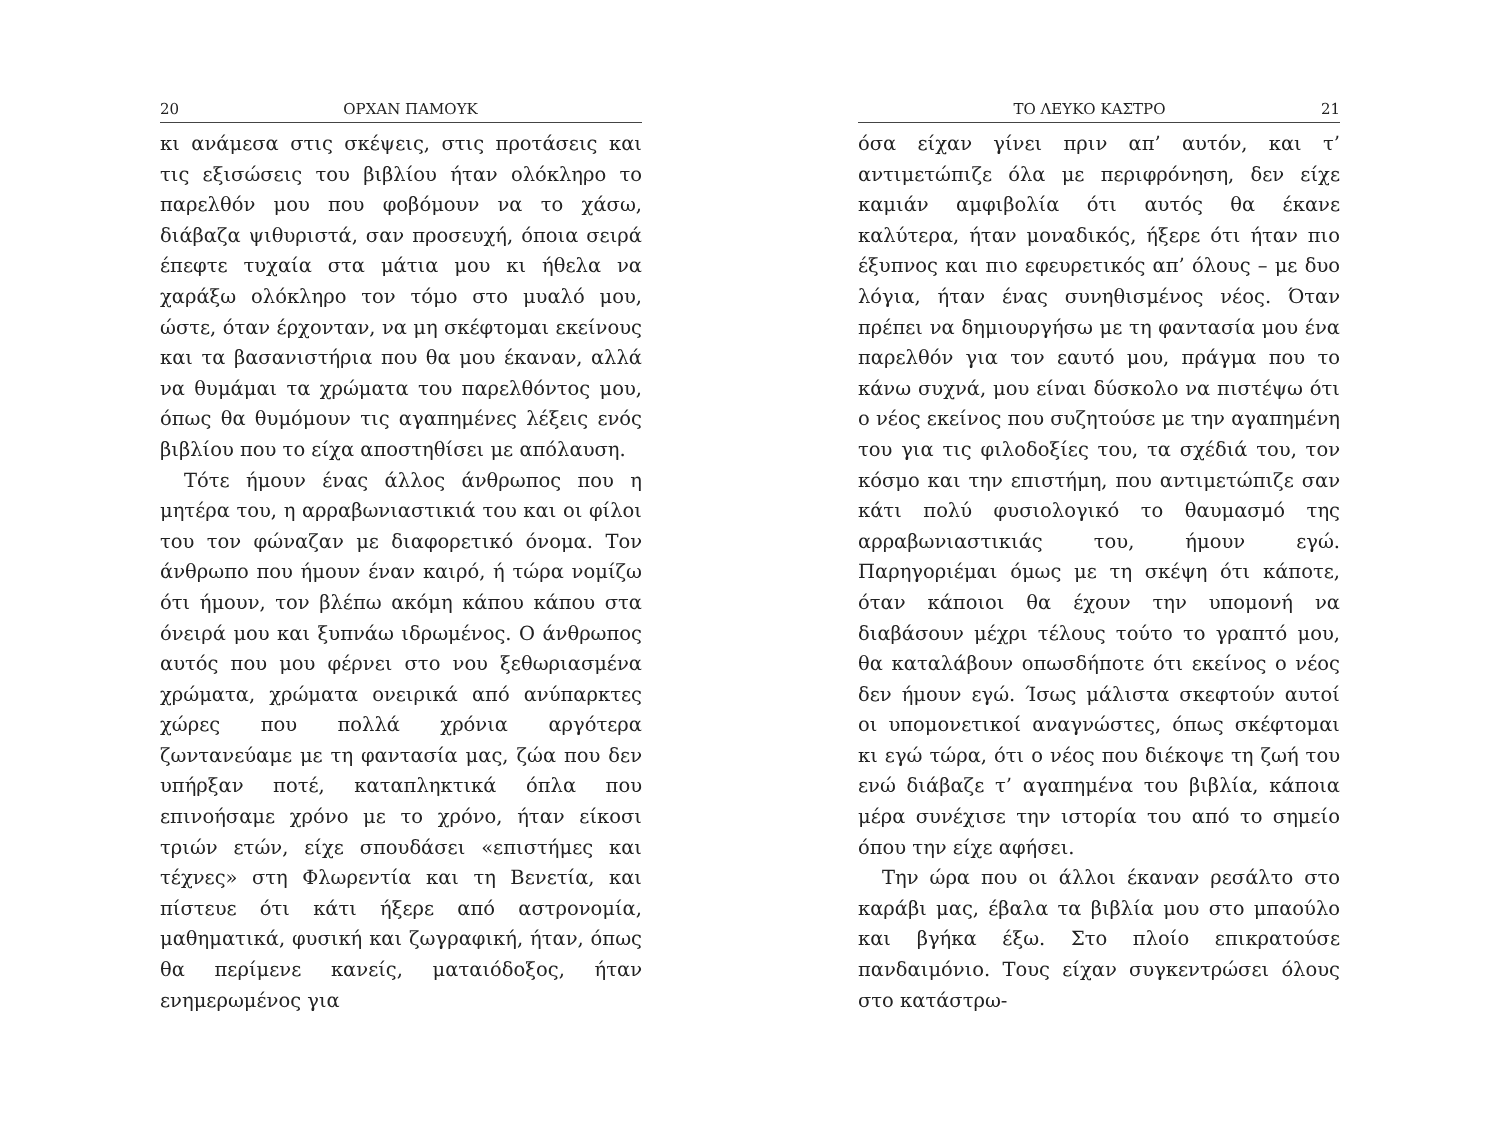20 ΟΡΧΑΝ ΠΑΜΟΥΚ
κι ανάμεσα στις σκέψεις, στις προτάσεις και τις εξισώσεις του βιβλίου ήταν ολόκληρο το παρελθόν μου που φοβόμουν να το χάσω, διάβαζα ψιθυριστά, σαν προσευχή, όποια σειρά έπεφτε τυχαία στα μάτια μου κι ήθελα να χαράξω ολόκληρο τον τόμο στο μυαλό μου, ώστε, όταν έρχονταν, να μη σκέφτομαι εκείνους και τα βασανιστήρια που θα μου έκαναν, αλλά να θυμάμαι τα χρώματα του παρελθόντος μου, όπως θα θυμόμουν τις αγαπημένες λέξεις ενός βιβλίου που το είχα αποστηθίσει με απόλαυση.
Τότε ήμουν ένας άλλος άνθρωπος που η μητέρα του, η αρραβωνιαστικιά του και οι φίλοι του τον φώναζαν με διαφορετικό όνομα. Τον άνθρωπο που ήμουν έναν καιρό, ή τώρα νομίζω ότι ήμουν, τον βλέπω ακόμη κάπου κάπου στα όνειρά μου και ξυπνάω ιδρωμένος. Ο άνθρωπος αυτός που μου φέρνει στο νου ξεθωριασμένα χρώματα, χρώματα ονειρικά από ανύπαρκτες χώρες που πολλά χρόνια αργότερα ζωντανεύαμε με τη φαντασία μας, ζώα που δεν υπήρξαν ποτέ, καταπληκτικά όπλα που επινοήσαμε χρόνο με το χρόνο, ήταν είκοσι τριών ετών, είχε σπουδάσει «επιστήμες και τέχνες» στη Φλωρεντία και τη Βενετία, και πίστευε ότι κάτι ήξερε από αστρονομία, μαθηματικά, φυσική και ζωγραφική, ήταν, όπως θα περίμενε κανείς, ματαιόδοξος, ήταν ενημερωμένος για
ΤΟ ΛΕΥΚΟ ΚΑΣΤΡΟ 21
όσα είχαν γίνει πριν απ’ αυτόν, και τ’ αντιμετώπιζε όλα με περιφρόνηση, δεν είχε καμιάν αμφιβολία ότι αυτός θα έκανε καλύτερα, ήταν μοναδικός, ήξερε ότι ήταν πιο έξυπνος και πιο εφευρετικός απ’ όλους – με δυο λόγια, ήταν ένας συνηθισμένος νέος. Όταν πρέπει να δημιουργήσω με τη φαντασία μου ένα παρελθόν για τον εαυτό μου, πράγμα που το κάνω συχνά, μου είναι δύσκολο να πιστέψω ότι ο νέος εκείνος που συζητούσε με την αγαπημένη του για τις φιλοδοξίες του, τα σχέδιά του, τον κόσμο και την επιστήμη, που αντιμετώπιζε σαν κάτι πολύ φυσιολογικό το θαυμασμό της αρραβωνιαστικιάς του, ήμουν εγώ. Παρηγοριέμαι όμως με τη σκέψη ότι κάποτε, όταν κάποιοι θα έχουν την υπομονή να διαβάσουν μέχρι τέλους τούτο το γραπτό μου, θα καταλάβουν οπωσδήποτε ότι εκείνος ο νέος δεν ήμουν εγώ. Ίσως μάλιστα σκεφτούν αυτοί οι υπομονετικοί αναγνώστες, όπως σκέφτομαι κι εγώ τώρα, ότι ο νέος που διέκοψε τη ζωή του ενώ διάβαζε τ’ αγαπημένα του βιβλία, κάποια μέρα συνέχισε την ιστορία του από το σημείο όπου την είχε αφήσει.
Την ώρα που οι άλλοι έκαναν ρεσάλτο στο καράβι μας, έβαλα τα βιβλία μου στο μπαούλο και βγήκα έξω. Στο πλοίο επικρατούσε πανδαιμόνιο. Τους είχαν συγκεντρώσει όλους στο κατάστρω-